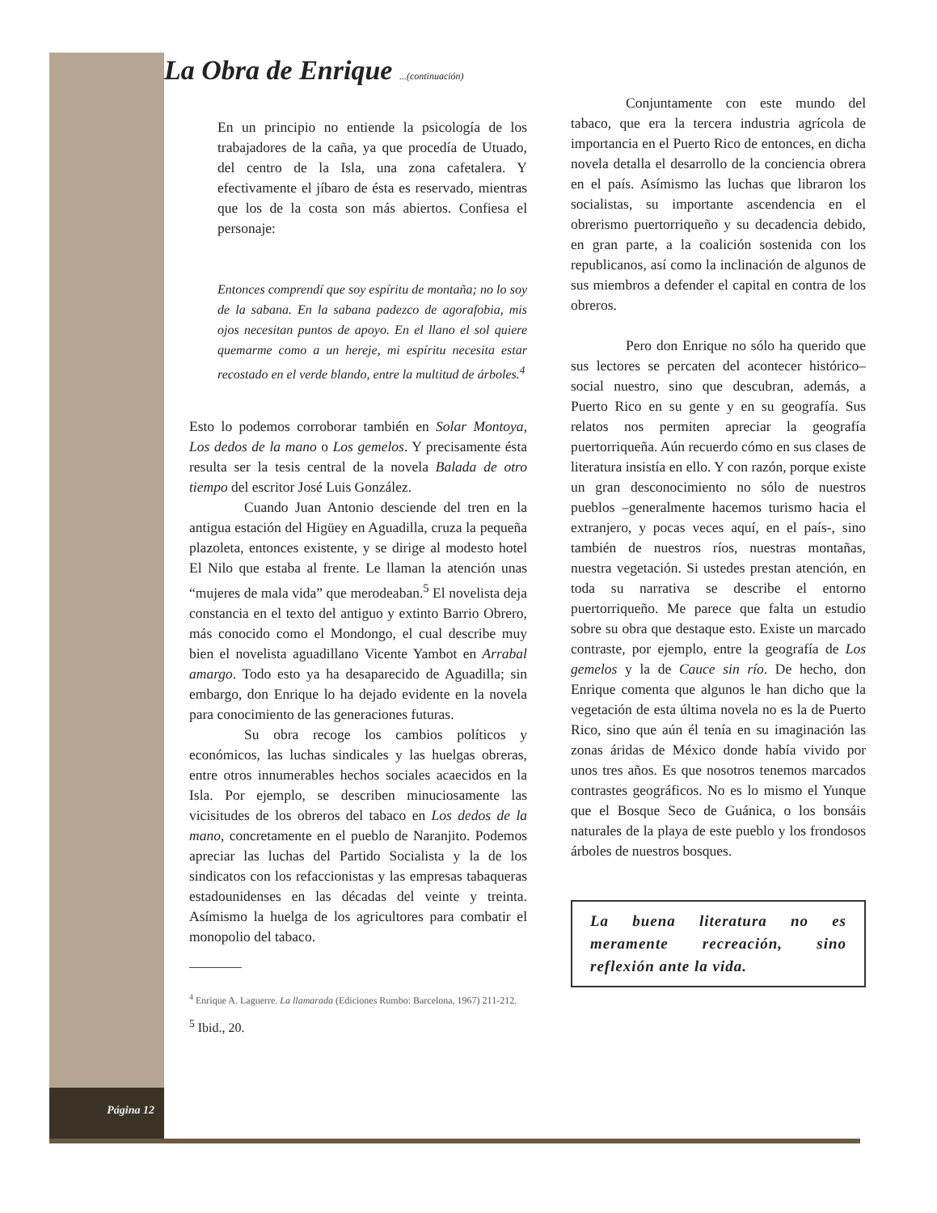La Obra de Enrique ...(continuación)
En un principio no entiende la psicología de los trabajadores de la caña, ya que procedía de Utuado, del centro de la Isla, una zona cafetalera. Y efectivamente el jíbaro de ésta es reservado, mientras que los de la costa son más abiertos. Confiesa el personaje:
Entonces comprendí que soy espíritu de montaña; no lo soy de la sabana. En la sabana padezco de agorafobia, mis ojos necesitan puntos de apoyo. En el llano el sol quiere quemarme como a un hereje, mi espíritu necesita estar recostado en el verde blando, entre la multitud de árboles.<sup>4</sup>
Esto lo podemos corroborar también en Solar Montoya, Los dedos de la mano o Los gemelos. Y precisamente ésta resulta ser la tesis central de la novela Balada de otro tiempo del escritor José Luis González.
Cuando Juan Antonio desciende del tren en la antigua estación del Higüey en Aguadilla, cruza la pequeña plazoleta, entonces existente, y se dirige al modesto hotel El Nilo que estaba al frente. Le llaman la atención unas “mujeres de mala vida” que merodeaban.<sup>5</sup> El novelista deja constancia en el texto del antiguo y extinto Barrio Obrero, más conocido como el Mondongo, el cual describe muy bien el novelista aguadillano Vicente Yambot en Arrabal amargo. Todo esto ya ha desaparecido de Aguadilla; sin embargo, don Enrique lo ha dejado evidente en la novela para conocimiento de las generaciones futuras.
Su obra recoge los cambios políticos y económicos, las luchas sindicales y las huelgas obreras, entre otros innumerables hechos sociales acaecidos en la Isla. Por ejemplo, se describen minuciosamente las vicisitudes de los obreros del tabaco en Los dedos de la mano, concretamente en el pueblo de Naranjito. Podemos apreciar las luchas del Partido Socialista y la de los sindicatos con los refaccionistas y las empresas tabaqueras estadounidenses en las décadas del veinte y treinta. Asímismo la huelga de los agricultores para combatir el monopolio del tabaco.
<sup>4</sup> Enrique A. Laguerre. La llamarada (Ediciones Rumbo: Barcelona, 1967) 211-212.
<sup>5</sup> Ibid., 20.
Conjuntamente con este mundo del tabaco, que era la tercera industria agrícola de importancia en el Puerto Rico de entonces, en dicha novela detalla el desarrollo de la conciencia obrera en el país. Asímismo las luchas que libraron los socialistas, su importante ascendencia en el obrerismo puertorriqueño y su decadencia debido, en gran parte, a la coalición sostenida con los republicanos, así como la inclinación de algunos de sus miembros a defender el capital en contra de los obreros.
Pero don Enrique no sólo ha querido que sus lectores se percaten del acontecer histórico–social nuestro, sino que descubran, además, a Puerto Rico en su gente y en su geografía. Sus relatos nos permiten apreciar la geografía puertorriqueña. Aún recuerdo cómo en sus clases de literatura insistía en ello. Y con razón, porque existe un gran desconocimiento no sólo de nuestros pueblos –generalmente hacemos turismo hacia el extranjero, y pocas veces aquí, en el país-, sino también de nuestros ríos, nuestras montañas, nuestra vegetación. Si ustedes prestan atención, en toda su narrativa se describe el entorno puertorriqueño. Me parece que falta un estudio sobre su obra que destaque esto. Existe un marcado contraste, por ejemplo, entre la geografía de Los gemelos y la de Cauce sin río. De hecho, don Enrique comenta que algunos le han dicho que la vegetación de esta última novela no es la de Puerto Rico, sino que aún él tenía en su imaginación las zonas áridas de México donde había vivido por unos tres años. Es que nosotros tenemos marcados contrastes geográficos. No es lo mismo el Yunque que el Bosque Seco de Guánica, o los bonsáis naturales de la playa de este pueblo y los frondosos árboles de nuestros bosques.
La buena literatura no es meramente recreación, sino reflexión ante la vida.
Página 12